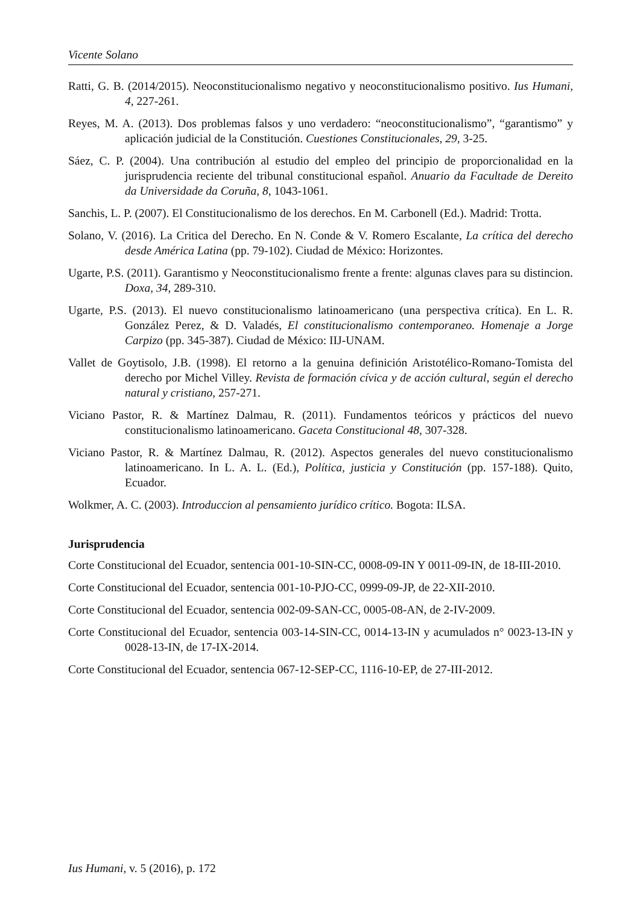Vicente Solano
Ratti, G. B. (2014/2015). Neoconstitucionalismo negativo y neoconstitucionalismo positivo. Ius Humani, 4, 227-261.
Reyes, M. A. (2013). Dos problemas falsos y uno verdadero: “neoconstitucionalismo”, “garantismo” y aplicación judicial de la Constitución. Cuestiones Constitucionales, 29, 3-25.
Sáez, C. P. (2004). Una contribución al estudio del empleo del principio de proporcionalidad en la jurisprudencia reciente del tribunal constitucional español. Anuario da Facultade de Dereito da Universidade da Coruña, 8, 1043-1061.
Sanchis, L. P. (2007). El Constitucionalismo de los derechos. En M. Carbonell (Ed.). Madrid: Trotta.
Solano, V. (2016). La Critica del Derecho. En N. Conde & V. Romero Escalante, La crítica del derecho desde América Latina (pp. 79-102). Ciudad de México: Horizontes.
Ugarte, P.S. (2011). Garantismo y Neoconstitucionalismo frente a frente: algunas claves para su distincion. Doxa, 34, 289-310.
Ugarte, P.S. (2013). El nuevo constitucionalismo latinoamericano (una perspectiva crítica). En L. R. González Perez, & D. Valadés, El constitucionalismo contemporaneo. Homenaje a Jorge Carpizo (pp. 345-387). Ciudad de México: IIJ-UNAM.
Vallet de Goytisolo, J.B. (1998). El retorno a la genuina definición Aristotélico-Romano-Tomista del derecho por Michel Villey. Revista de formación cívica y de acción cultural, según el derecho natural y cristiano, 257-271.
Viciano Pastor, R. & Martínez Dalmau, R. (2011). Fundamentos teóricos y prácticos del nuevo constitucionalismo latinoamericano. Gaceta Constitucional 48, 307-328.
Viciano Pastor, R. & Martínez Dalmau, R. (2012). Aspectos generales del nuevo constitucionalismo latinoamericano. In L. A. L. (Ed.), Política, justicia y Constitución (pp. 157-188). Quito, Ecuador.
Wolkmer, A. C. (2003). Introduccion al pensamiento jurídico crítico. Bogota: ILSA.
Jurisprudencia
Corte Constitucional del Ecuador, sentencia 001-10-SIN-CC, 0008-09-IN Y 0011-09-IN, de 18-III-2010.
Corte Constitucional del Ecuador, sentencia 001-10-PJO-CC, 0999-09-JP, de 22-XII-2010.
Corte Constitucional del Ecuador, sentencia 002-09-SAN-CC, 0005-08-AN, de 2-IV-2009.
Corte Constitucional del Ecuador, sentencia 003-14-SIN-CC, 0014-13-IN y acumulados n° 0023-13-IN y 0028-13-IN, de 17-IX-2014.
Corte Constitucional del Ecuador, sentencia 067-12-SEP-CC, 1116-10-EP, de 27-III-2012.
Ius Humani, v. 5 (2016), p. 172